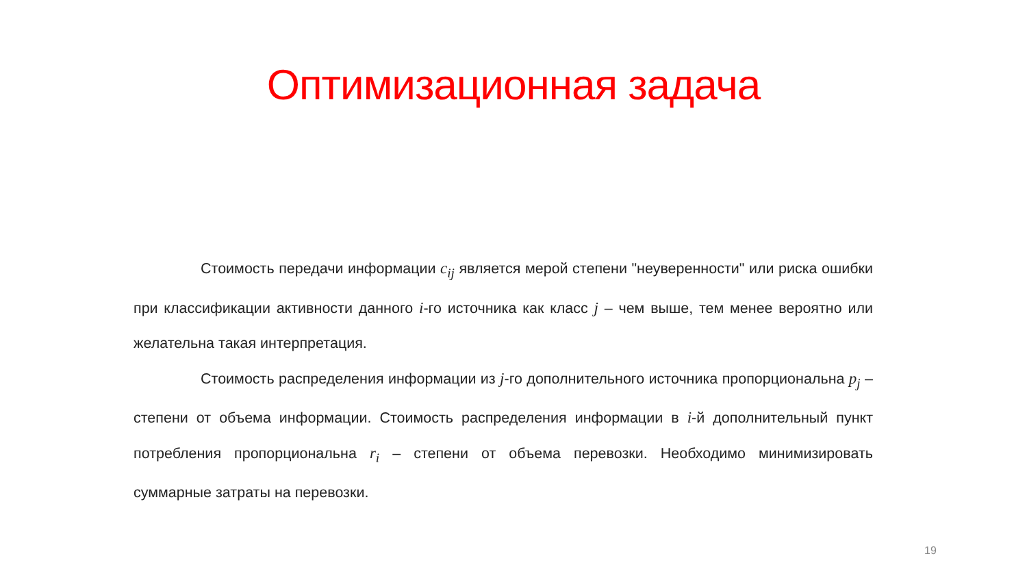Оптимизационная задача
Стоимость передачи информации c<sub>ij</sub> является мерой степени "неуверенности" или риска ошибки при классификации активности данного i-го источника как класс j – чем выше, тем менее вероятно или желательна такая интерпретация.
Стоимость распределения информации из j-го дополнительного источника пропорциональна p<sub>j</sub> – степени от объема информации. Стоимость распределения информации в i-й дополнительный пункт потребления пропорциональна r<sub>i</sub> – степени от объема перевозки. Необходимо минимизировать суммарные затраты на перевозки.
19